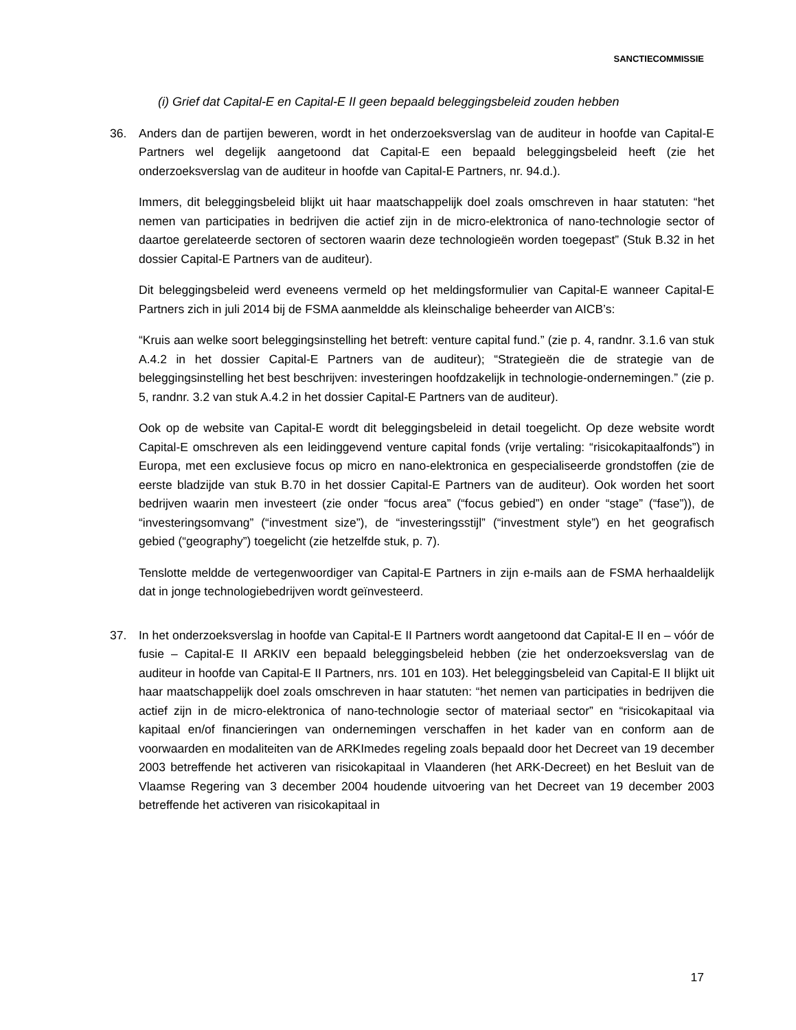SANCTIECOMMISSIE
(i) Grief dat Capital-E en Capital-E II geen bepaald beleggingsbeleid zouden hebben
36. Anders dan de partijen beweren, wordt in het onderzoeksverslag van de auditeur in hoofde van Capital-E Partners wel degelijk aangetoond dat Capital-E een bepaald beleggingsbeleid heeft (zie het onderzoeksverslag van de auditeur in hoofde van Capital-E Partners, nr. 94.d.).
Immers, dit beleggingsbeleid blijkt uit haar maatschappelijk doel zoals omschreven in haar statuten: “het nemen van participaties in bedrijven die actief zijn in de micro-elektronica of nano-technologie sector of daartoe gerelateerde sectoren of sectoren waarin deze technologieën worden toegepast” (Stuk B.32 in het dossier Capital-E Partners van de auditeur).
Dit beleggingsbeleid werd eveneens vermeld op het meldingsformulier van Capital-E wanneer Capital-E Partners zich in juli 2014 bij de FSMA aanmeldde als kleinschalige beheerder van AICB’s:
“Kruis aan welke soort beleggingsinstelling het betreft: venture capital fund.” (zie p. 4, randnr. 3.1.6 van stuk A.4.2 in het dossier Capital-E Partners van de auditeur); “Strategieën die de strategie van de beleggingsinstelling het best beschrijven: investeringen hoofdzakelijk in technologie-ondernemingen.” (zie p. 5, randnr. 3.2 van stuk A.4.2 in het dossier Capital-E Partners van de auditeur).
Ook op de website van Capital-E wordt dit beleggingsbeleid in detail toegelicht. Op deze website wordt Capital-E omschreven als een leidinggevend venture capital fonds (vrije vertaling: “risicokapitaalfonds”) in Europa, met een exclusieve focus op micro en nano-elektronica en gespecialiseerde grondstoffen (zie de eerste bladzijde van stuk B.70 in het dossier Capital-E Partners van de auditeur). Ook worden het soort bedrijven waarin men investeert (zie onder “focus area” (“focus gebied”) en onder “stage” (“fase”)), de “investeringsomvang” (“investment size”), de “investeringsstijl” (“investment style”) en het geografisch gebied (“geography”) toegelicht (zie hetzelfde stuk, p. 7).
Tenslotte meldde de vertegenwoordiger van Capital-E Partners in zijn e-mails aan de FSMA herhaaldelijk dat in jonge technologiebedrijven wordt geïnvesteerd.
37. In het onderzoeksverslag in hoofde van Capital-E II Partners wordt aangetoond dat Capital-E II en – vóór de fusie – Capital-E II ARKIV een bepaald beleggingsbeleid hebben (zie het onderzoeksverslag van de auditeur in hoofde van Capital-E II Partners, nrs. 101 en 103). Het beleggingsbeleid van Capital-E II blijkt uit haar maatschappelijk doel zoals omschreven in haar statuten: “het nemen van participaties in bedrijven die actief zijn in de micro-elektronica of nano-technologie sector of materiaal sector” en “risicokapitaal via kapitaal en/of financieringen van ondernemingen verschaffen in het kader van en conform aan de voorwaarden en modaliteiten van de ARKImedes regeling zoals bepaald door het Decreet van 19 december 2003 betreffende het activeren van risicokapitaal in Vlaanderen (het ARK-Decreet) en het Besluit van de Vlaamse Regering van 3 december 2004 houdende uitvoering van het Decreet van 19 december 2003 betreffende het activeren van risicokapitaal in
17